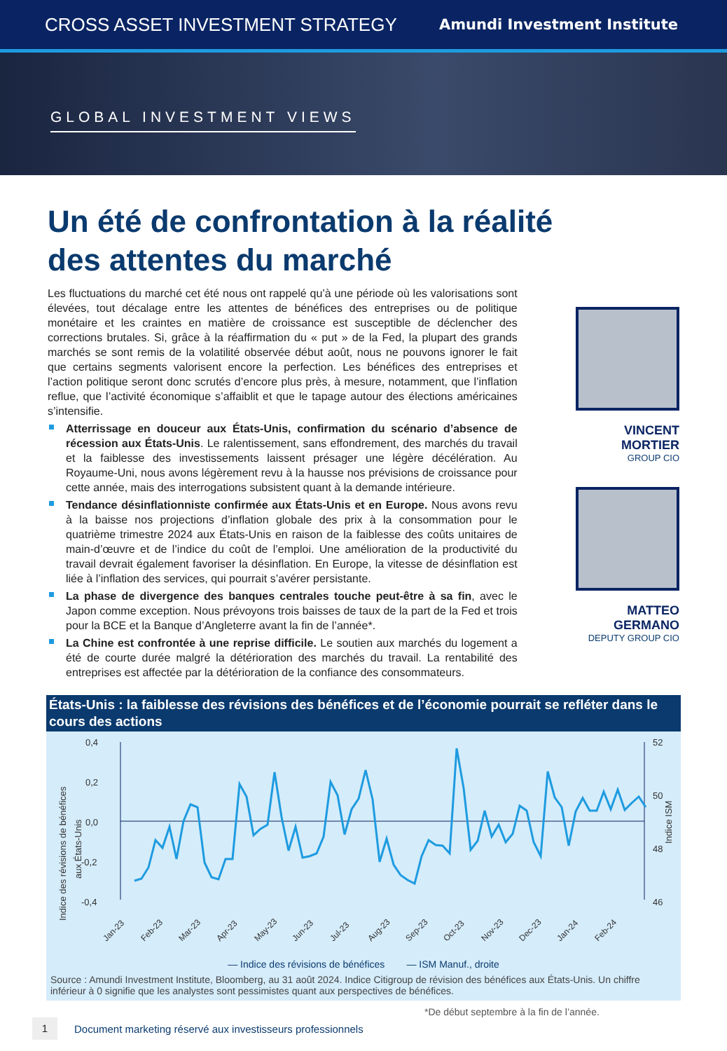CROSS ASSET INVESTMENT STRATEGY Amundi Investment Institute
GLOBAL INVESTMENT VIEWS
Un été de confrontation à la réalité des attentes du marché
Les fluctuations du marché cet été nous ont rappelé qu’à une période où les valorisations sont élevées, tout décalage entre les attentes de bénéfices des entreprises ou de politique monétaire et les craintes en matière de croissance est susceptible de déclencher des corrections brutales. Si, grâce à la réaffirmation du « put » de la Fed, la plupart des grands marchés se sont remis de la volatilité observée début août, nous ne pouvons ignorer le fait que certains segments valorisent encore la perfection. Les bénéfices des entreprises et l’action politique seront donc scrutés d’encore plus près, à mesure, notamment, que l’inflation reflue, que l’activité économique s’affaiblit et que le tapage autour des élections américaines s’intensifie.
Atterrissage en douceur aux États-Unis, confirmation du scénario d’absence de récession aux États-Unis. Le ralentissement, sans effondrement, des marchés du travail et la faiblesse des investissements laissent présager une légère décélération. Au Royaume-Uni, nous avons légèrement revu à la hausse nos prévisions de croissance pour cette année, mais des interrogations subsistent quant à la demande intérieure.
Tendance désinflationniste confirmée aux États-Unis et en Europe. Nous avons revu à la baisse nos projections d’inflation globale des prix à la consommation pour le quatrième trimestre 2024 aux États-Unis en raison de la faiblesse des coûts unitaires de main-d’œuvre et de l’indice du coût de l’emploi. Une amélioration de la productivité du travail devrait également favoriser la désinflation. En Europe, la vitesse de désinflation est liée à l’inflation des services, qui pourrait s’avérer persistante.
La phase de divergence des banques centrales touche peut-être à sa fin, avec le Japon comme exception. Nous prévoyons trois baisses de taux de la part de la Fed et trois pour la BCE et la Banque d’Angleterre avant la fin de l’année*.
La Chine est confrontée à une reprise difficile. Le soutien aux marchés du logement a été de courte durée malgré la détérioration des marchés du travail. La rentabilité des entreprises est affectée par la détérioration de la confiance des consommateurs.
VINCENT
MORTIER
GROUP CIO
MATTEO
GERMANO
DEPUTY GROUP CIO
États-Unis : la faiblesse des révisions des bénéfices et de l’économie pourrait se refléter dans le cours des actions
0,4
0,2
0,0
-0,2
-0,4
52
50
48
46
Indice des révisions de bénéfices
aux États-Unis
Indice ISM
Jan-23
Feb-23
Mar-23
Apr-23
May-23
Jun-23
Jul-23
Aug-23
Sep-23
Oct-23
Nov-23
Dec-23
Jan-24
Feb-24
— Indice des révisions de bénéfices — ISM Manuf., droite
Source : Amundi Investment Institute, Bloomberg, au 31 août 2024. Indice Citigroup de révision des bénéfices aux États-Unis. Un chiffre inférieur à 0 signifie que les analystes sont pessimistes quant aux perspectives de bénéfices.
*De début septembre à la fin de l’année.
1 Document marketing réservé aux investisseurs professionnels